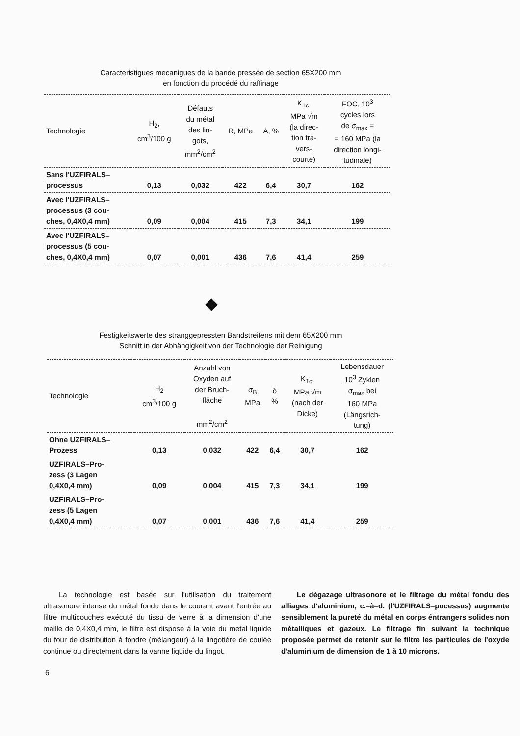Caracteristigues mecanigues de la bande pressée de section 65X200 mm
en fonction du procédé du raffinage
| Technologie | H<sub>2</sub>, cm<sup>3</sup>/100 g | Défauts du métal des lin- gots, mm<sup>2</sup>/cm<sup>2</sup> | R, MPa | A, % | K<sub>1c</sub>, MPa √m (la direc- tion tra- vers- courte) | FOC, 10<sup>3</sup> cycles lors de σ<sub>max</sub> = = 160 MPa (la direction longi- tudinale) |
| --- | --- | --- | --- | --- | --- | --- |
| Sans l'UZFIRALS– processus | 0,13 | 0,032 | 422 | 6,4 | 30,7 | 162 |
| Avec l'UZFIRALS– processus (3 cou- ches, 0,4X0,4 mm) | 0,09 | 0,004 | 415 | 7,3 | 34,1 | 199 |
| Avec l'UZFIRALS– processus (5 cou- ches, 0,4X0,4 mm) | 0,07 | 0,001 | 436 | 7,6 | 41,4 | 259 |
Festigkeitswerte des stranggepressten Bandstreifens mit dem 65X200 mm
Schnitt in der Abhängigkeit von der Technologie der Reinigung
| Technologie | H<sub>2</sub> cm<sup>3</sup>/100 g | Anzahl von Oxyden auf der Bruch- fläche mm<sup>2</sup>/cm<sup>2</sup> | σ<sub>B</sub> MPa | δ % | K<sub>1c</sub>, MPa √m (nach der Dicke) | Lebensdauer 10<sup>3</sup> Zyklen σ<sub>max</sub> bei 160 MPa (Längsrich- tung) |
| --- | --- | --- | --- | --- | --- | --- |
| Ohne UZFIRALS– Prozess | 0,13 | 0,032 | 422 | 6,4 | 30,7 | 162 |
| UZFIRALS–Pro- zess (3 Lagen 0,4X0,4 mm) | 0,09 | 0,004 | 415 | 7,3 | 34,1 | 199 |
| UZFIRALS–Pro- zess (5 Lagen 0,4X0,4 mm) | 0,07 | 0,001 | 436 | 7,6 | 41,4 | 259 |
La technologie est basée sur l'utilisation du traitement ultrasonore intense du métal fondu dans le courant avant l'entrée au filtre multicouches exécuté du tissu de verre à la dimension d'une maille de 0,4X0,4 mm, le filtre est disposé à la voie du metal liquide du four de distribution à fondre (mélangeur) à la lingotière de coulée continue ou directement dans la vanne liquide du lingot.
Le dégazage ultrasonore et le filtrage du métal fondu des alliages d'aluminium, c.–à–d. (l'UZFIRALS–pocessus) augmente sensiblement la pureté du métal en corps éntrangers solides non métalliques et gazeux. Le filtrage fin suivant la technique proposée permet de retenir sur le filtre les particules de l'oxyde d'aluminium de dimension de 1 à 10 microns.
6